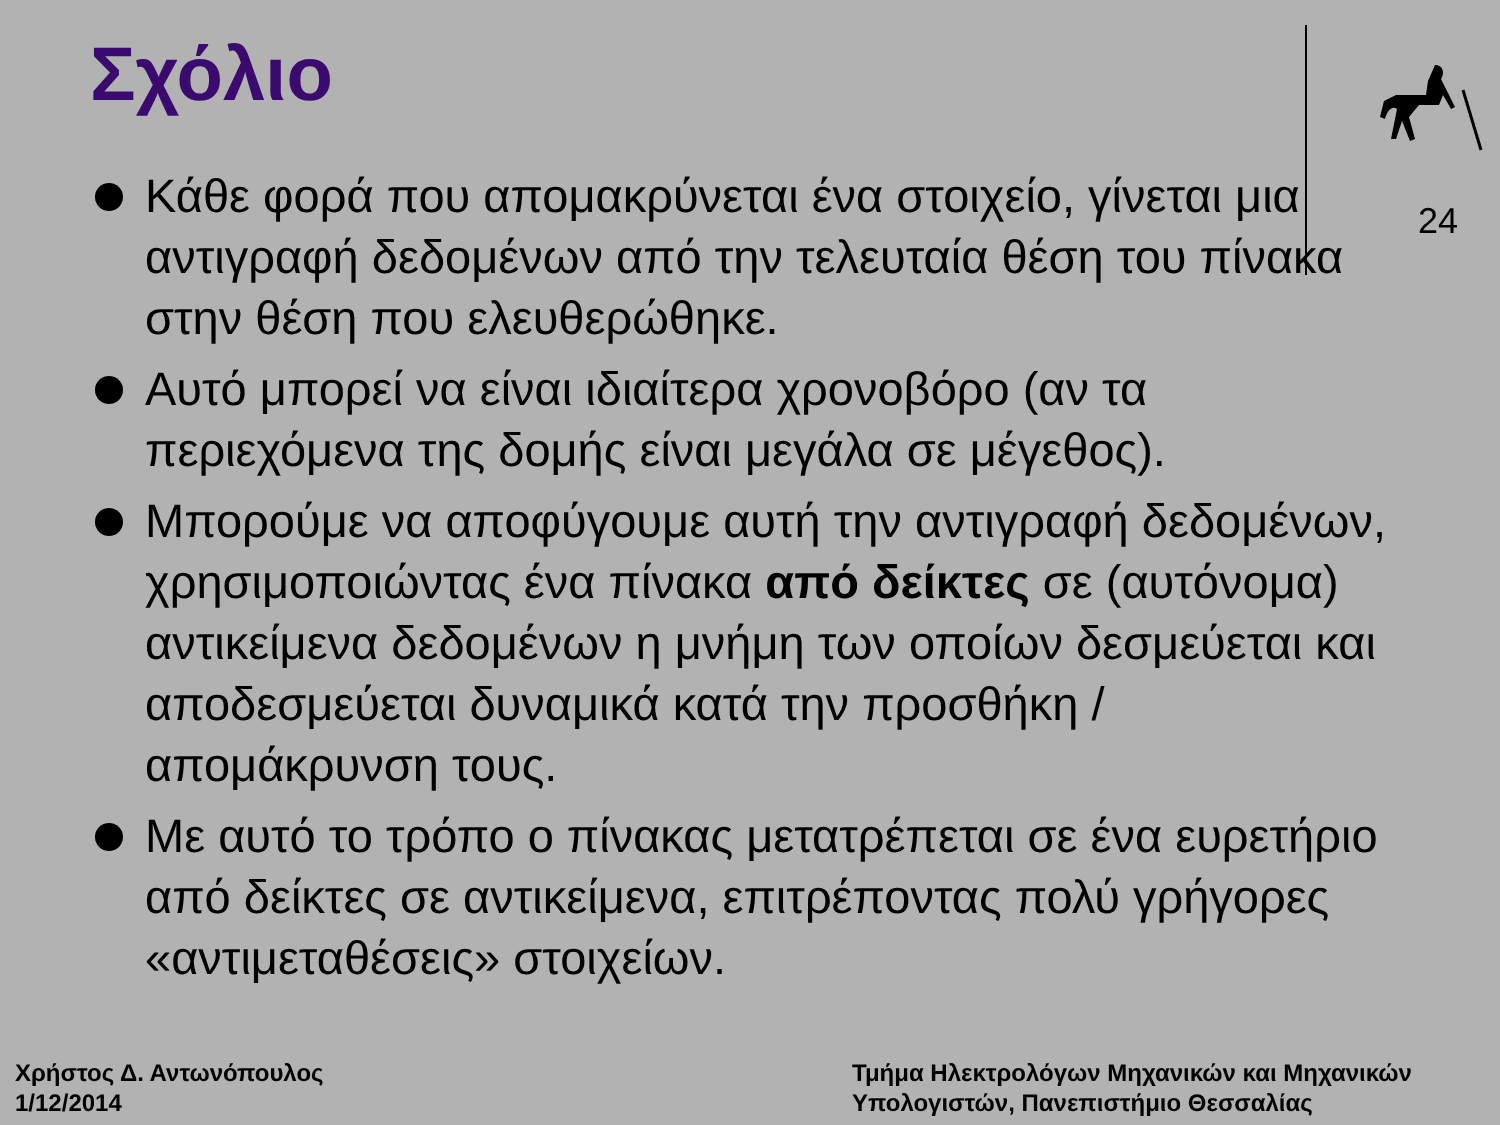Σχόλιο
24
Κάθε φορά που απομακρύνεται ένα στοιχείο, γίνεται μια αντιγραφή δεδομένων από την τελευταία θέση του πίνακα στην θέση που ελευθερώθηκε.
Αυτό μπορεί να είναι ιδιαίτερα χρονοβόρο (αν τα περιεχόμενα της δομής είναι μεγάλα σε μέγεθος).
Μπορούμε να αποφύγουμε αυτή την αντιγραφή δεδομένων, χρησιμοποιώντας ένα πίνακα από δείκτες σε (αυτόνομα) αντικείμενα δεδομένων η μνήμη των οποίων δεσμεύεται και αποδεσμεύεται δυναμικά κατά την προσθήκη / απομάκρυνση τους.
Με αυτό το τρόπο ο πίνακας μετατρέπεται σε ένα ευρετήριο από δείκτες σε αντικείμενα, επιτρέποντας πολύ γρήγορες «αντιμεταθέσεις» στοιχείων.
Χρήστος Δ. Αντωνόπουλος
1/12/2014
Τμήμα Ηλεκτρολόγων Μηχανικών και Μηχανικών
Υπολογιστών, Πανεπιστήμιο Θεσσαλίας